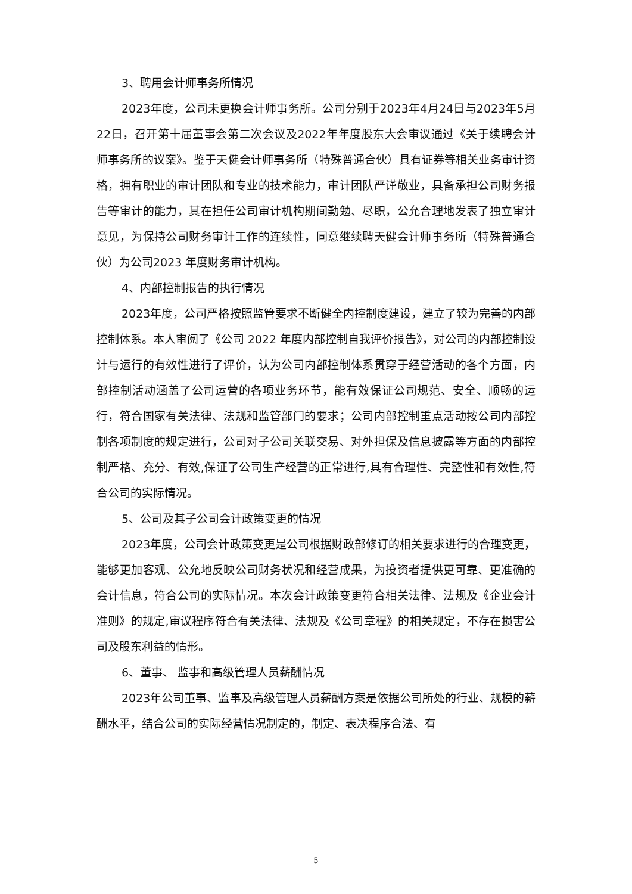3、聘用会计师事务所情况
2023年度，公司未更换会计师事务所。公司分别于2023年4月24日与2023年5月22日，召开第十届董事会第二次会议及2022年年度股东大会审议通过《关于续聘会计师事务所的议案》。鉴于天健会计师事务所（特殊普通合伙）具有证券等相关业务审计资格，拥有职业的审计团队和专业的技术能力，审计团队严谨敬业，具备承担公司财务报告等审计的能力，其在担任公司审计机构期间勤勉、尽职，公允合理地发表了独立审计意见，为保持公司财务审计工作的连续性，同意继续聘天健会计师事务所（特殊普通合伙）为公司2023 年度财务审计机构。
4、内部控制报告的执行情况
2023年度，公司严格按照监管要求不断健全内控制度建设，建立了较为完善的内部控制体系。本人审阅了《公司 2022 年度内部控制自我评价报告》，对公司的内部控制设计与运行的有效性进行了评价，认为公司内部控制体系贯穿于经营活动的各个方面，内部控制活动涵盖了公司运营的各项业务环节，能有效保证公司规范、安全、顺畅的运行，符合国家有关法律、法规和监管部门的要求；公司内部控制重点活动按公司内部控制各项制度的规定进行，公司对子公司关联交易、对外担保及信息披露等方面的内部控制严格、充分、有效,保证了公司生产经营的正常进行,具有合理性、完整性和有效性,符合公司的实际情况。
5、公司及其子公司会计政策变更的情况
2023年度，公司会计政策变更是公司根据财政部修订的相关要求进行的合理变更，能够更加客观、公允地反映公司财务状况和经营成果，为投资者提供更可靠、更准确的会计信息，符合公司的实际情况。本次会计政策变更符合相关法律、法规及《企业会计准则》的规定,审议程序符合有关法律、法规及《公司章程》的相关规定，不存在损害公司及股东利益的情形。
6、董事、 监事和高级管理人员薪酬情况
2023年公司董事、监事及高级管理人员薪酬方案是依据公司所处的行业、规模的薪酬水平，结合公司的实际经营情况制定的，制定、表决程序合法、有
5